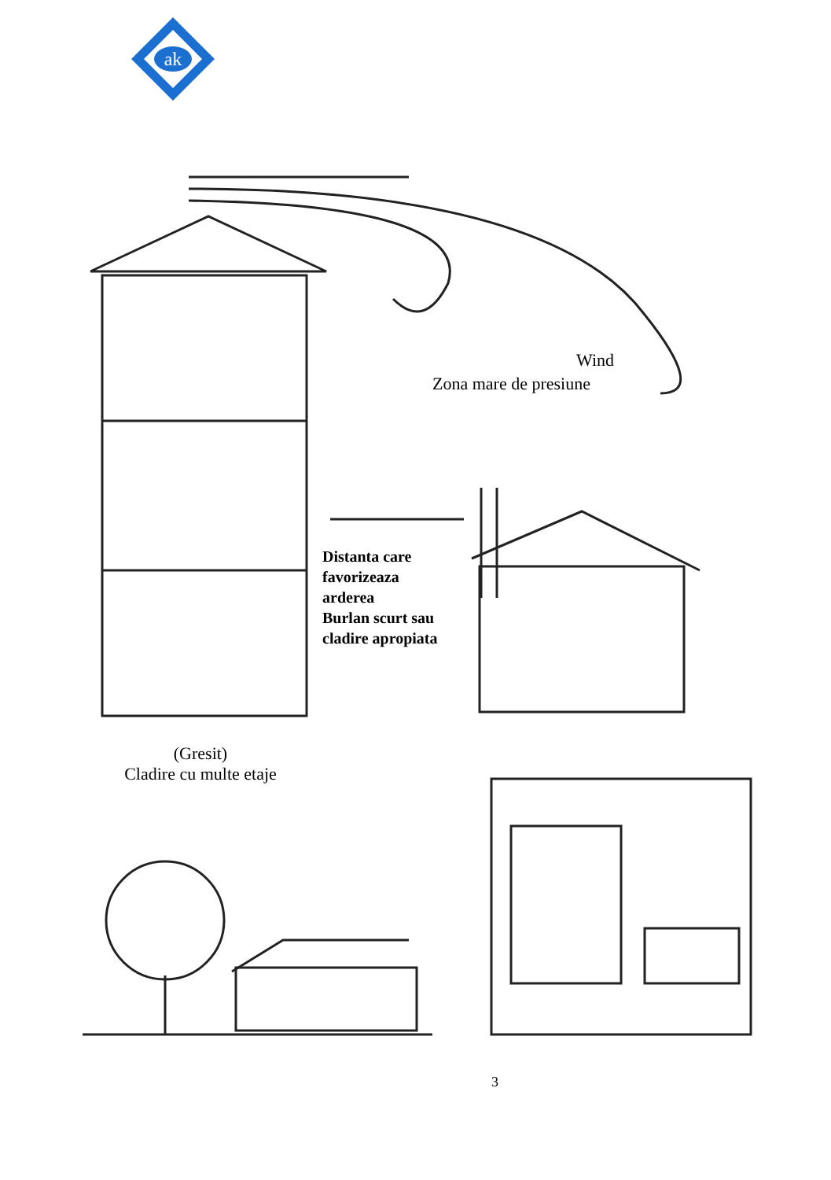ak
Wind
Zona mare de presiune
Distanta care
favorizeaza
arderea
Burlan scurt sau
cladire apropiata
(Gresit)
Cladire cu multe etaje
3